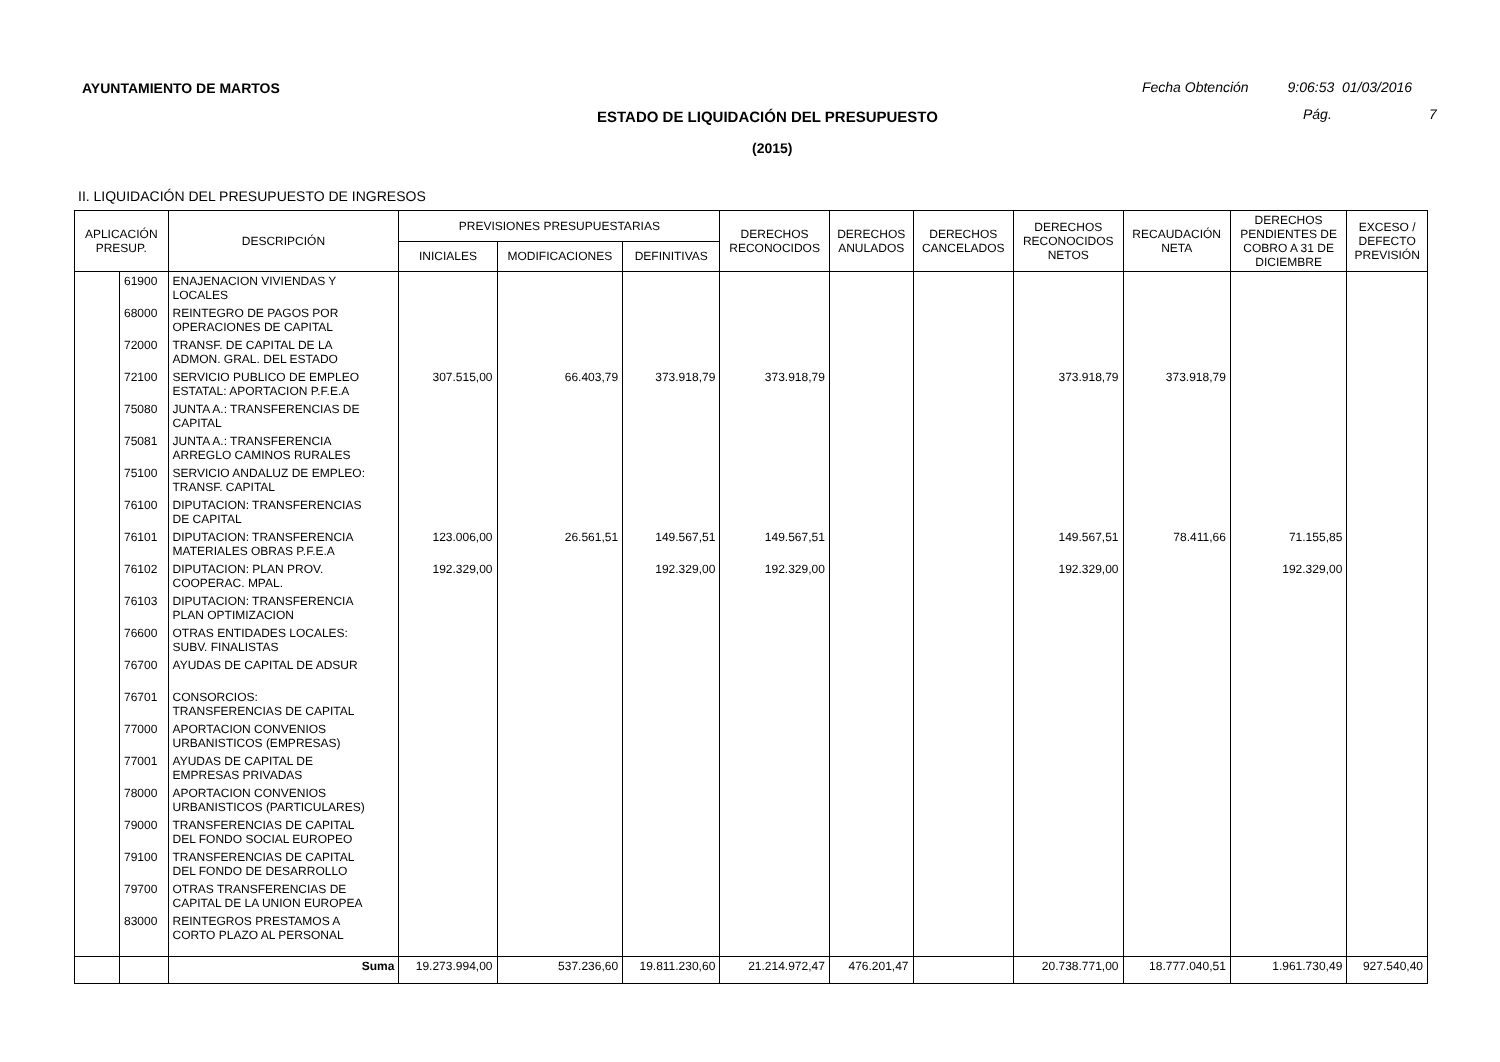AYUNTAMIENTO DE MARTOS
Fecha Obtención 9:06:53 01/03/2016
ESTADO DE LIQUIDACIÓN DEL PRESUPUESTO
Pág. 7
(2015)
II. LIQUIDACIÓN DEL PRESUPUESTO DE INGRESOS
| APLICACIÓN PRESUP. | | DESCRIPCIÓN | PREVISIONES PRESUPUESTARIAS | | | DERECHOS RECONOCIDOS | DERECHOS ANULADOS | DERECHOS CANCELADOS | DERECHOS RECONOCIDOS NETOS | RECAUDACIÓN NETA | DERECHOS PENDIENTES DE COBRO A 31 DE DICIEMBRE | EXCESO / DEFECTO PREVISIÓN |
| --- | --- | --- | --- | --- | --- | --- | --- | --- | --- | --- | --- | --- |
| | | | INICIALES | MODIFICACIONES | DEFINITIVAS | | | | | | | |
| | 61900 | ENAJENACION VIVIENDAS Y LOCALES | | | | | | | | | | |
| | 68000 | REINTEGRO DE PAGOS POR OPERACIONES DE CAPITAL | | | | | | | | | | |
| | 72000 | TRANSF. DE CAPITAL DE LA ADMON. GRAL. DEL ESTADO | | | | | | | | | | |
| | 72100 | SERVICIO PUBLICO DE EMPLEO ESTATAL: APORTACION P.F.E.A | 307.515,00 | 66.403,79 | 373.918,79 | 373.918,79 | | | 373.918,79 | 373.918,79 | | |
| | 75080 | JUNTA A.: TRANSFERENCIAS DE CAPITAL | | | | | | | | | | |
| | 75081 | JUNTA A.: TRANSFERENCIA ARREGLO CAMINOS RURALES | | | | | | | | | | |
| | 75100 | SERVICIO ANDALUZ DE EMPLEO: TRANSF. CAPITAL | | | | | | | | | | |
| | 76100 | DIPUTACION: TRANSFERENCIAS DE CAPITAL | | | | | | | | | | |
| | 76101 | DIPUTACION: TRANSFERENCIA MATERIALES OBRAS P.F.E.A | 123.006,00 | 26.561,51 | 149.567,51 | 149.567,51 | | | 149.567,51 | 78.411,66 | 71.155,85 | |
| | 76102 | DIPUTACION: PLAN PROV. COOPERAC. MPAL. | 192.329,00 | | 192.329,00 | 192.329,00 | | | 192.329,00 | | 192.329,00 | |
| | 76103 | DIPUTACION: TRANSFERENCIA PLAN OPTIMIZACION | | | | | | | | | | |
| | 76600 | OTRAS ENTIDADES LOCALES: SUBV. FINALISTAS | | | | | | | | | | |
| | 76700 | AYUDAS DE CAPITAL DE ADSUR | | | | | | | | | | |
| | 76701 | CONSORCIOS: TRANSFERENCIAS DE CAPITAL | | | | | | | | | | |
| | 77000 | APORTACION CONVENIOS URBANISTICOS (EMPRESAS) | | | | | | | | | | |
| | 77001 | AYUDAS DE CAPITAL DE EMPRESAS PRIVADAS | | | | | | | | | | |
| | 78000 | APORTACION CONVENIOS URBANISTICOS (PARTICULARES) | | | | | | | | | | |
| | 79000 | TRANSFERENCIAS DE CAPITAL DEL FONDO SOCIAL EUROPEO | | | | | | | | | | |
| | 79100 | TRANSFERENCIAS DE CAPITAL DEL FONDO DE DESARROLLO | | | | | | | | | | |
| | 79700 | OTRAS TRANSFERENCIAS DE CAPITAL DE LA UNION EUROPEA | | | | | | | | | | |
| | 83000 | REINTEGROS PRESTAMOS A CORTO PLAZO AL PERSONAL | | | | | | | | | | |
| | | Suma | 19.273.994,00 | 537.236,60 | 19.811.230,60 | 21.214.972,47 | 476.201,47 | | 20.738.771,00 | 18.777.040,51 | 1.961.730,49 | 927.540,40 |